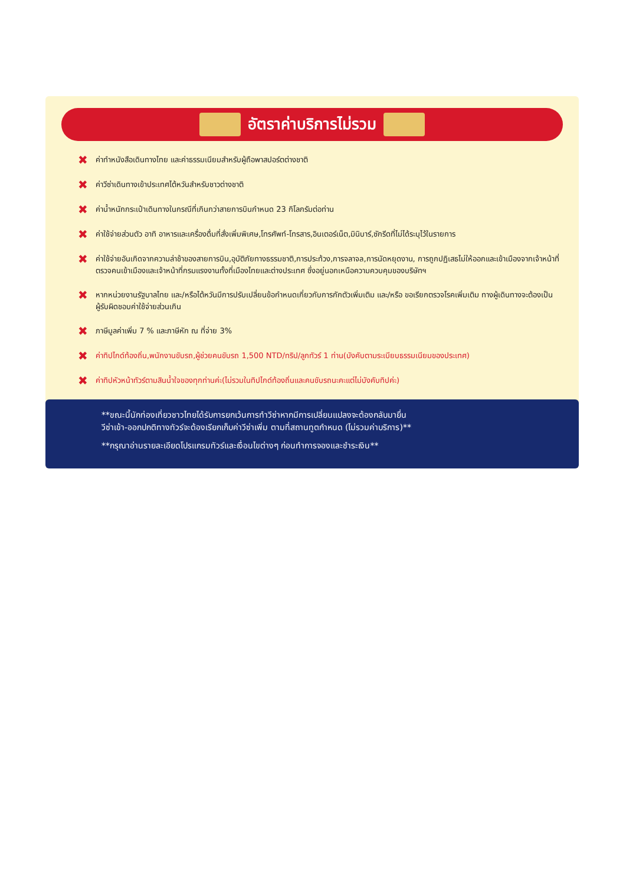อัตราค่าบริการไม่รวม
✖ ค่าทำหนังสือเดินทางไทย และค่าธรรมเนียมสำหรับผู้ถือพาสปอร์ตต่างชาติ
✖ ค่าวีซ่าเดินทางเข้าประเทศไต้หวันสำหรับชาวต่างชาติ
✖ ค่าน้ำหนักกระเป๋าเดินทางในกรณีที่เกินกว่าสายการบินกำหนด 23 กิโลกรัมต่อท่าน
✖ ค่าใช้จ่ายส่วนตัว อาทิ อาหารและเครื่องดื่มที่สั่งเพิ่มพิเศษ,โทรศัพท์-โทรสาร,อินเตอร์เน็ต,มินิบาร์,ซักรีดที่ไม่ได้ระบุไว้ในรายการ
✖ ค่าใช้จ่ายอันเกิดจากความล่าช้าของสายการบิน,อุบัติภัยทางธรรมชาติ,การประท้วง,การจลาจล,การนัดหยุดงาน, การถูกปฏิเสธไม่ให้ออกและเข้าเมืองจากเจ้าหน้าที่ตรวจคนเข้าเมืองและเจ้าหน้าที่กรมแรงงานทั้งที่เมืองไทยและต่างประเทศ ซึ่งอยู่นอกเหนือความควบคุมของบริษัทฯ
✖ หากหน่วยงานรัฐบาลไทย และ/หรือไต้หวันมีการปรับเปลี่ยนข้อกำหนดเกี่ยวกับการกักตัวเพิ่มเติม และ/หรือ ขอเรียกตรวจโรคเพิ่มเติม ทางผู้เดินทางจะต้องเป็นผู้รับผิดชอบค่าใช้จ่ายส่วนเกิน
✖ ภาษีมูลค่าเพิ่ม 7 % และภาษีหัก ณ ที่จ่าย 3%
✖ ค่าทิปไกด์ท้องถิ่น,พนักงานขับรถ,ผู้ช่วยคนขับรถ 1,500 NTD/ทริป/ลูกทัวร์ 1 ท่าน(บังคับตามระเบียบธรรมเนียมของประเทศ)
✖ ค่าทิปหัวหน้าทัวร์ตามสินน้ำใจของทุกท่านค่ะ(ไม่รวมในทิปไกด์ท้องถิ่นและคนขับรถนะคะแต่ไม่บังคับทิปค่ะ)
**ขณะนี้นักท่องเที่ยวชาวไทยได้รับการยกเว้นการทำวีซ่าหากมีการเปลี่ยนแปลงจะต้องกลับมายื่น
วีซ่าเข้า-ออกปกติทางทัวร์จะต้องเรียกเก็บค่าวีซ่าเพิ่ม ตามที่สถานทูตกำหนด (ไม่รวมค่าบริการ)**
**กรุณาอ่านรายละเอียดโปรแกรมทัวร์และเงื่อนไขต่างๆ ก่อนทำการจองและชำระเงิน**